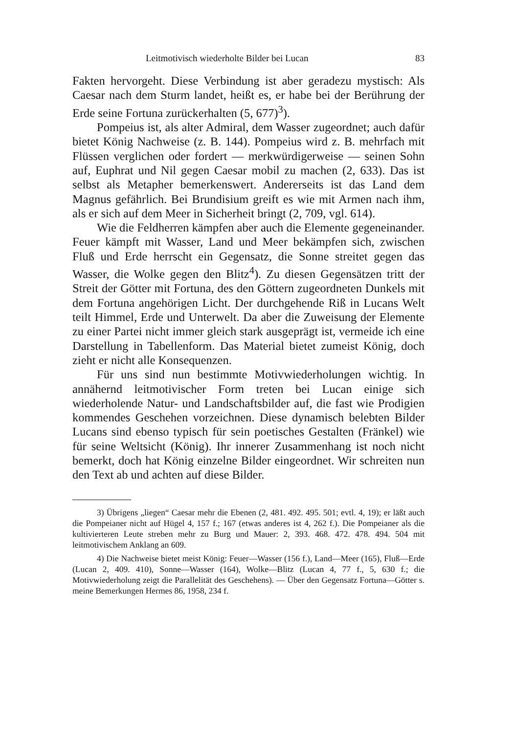Leitmotivisch wiederholte Bilder bei Lucan 83
Fakten hervorgeht. Diese Verbindung ist aber geradezu mystisch: Als Caesar nach dem Sturm landet, heißt es, er habe bei der Berührung der Erde seine Fortuna zurückerhalten (5, 677)<sup>3</sup>).
Pompeius ist, als alter Admiral, dem Wasser zugeordnet; auch dafür bietet König Nachweise (z. B. 144). Pompeius wird z. B. mehrfach mit Flüssen verglichen oder fordert — merkwürdigerweise — seinen Sohn auf, Euphrat und Nil gegen Caesar mobil zu machen (2, 633). Das ist selbst als Metapher bemerkenswert. Andererseits ist das Land dem Magnus gefährlich. Bei Brundisium greift es wie mit Armen nach ihm, als er sich auf dem Meer in Sicherheit bringt (2, 709, vgl. 614).
Wie die Feldherren kämpfen aber auch die Elemente gegeneinander. Feuer kämpft mit Wasser, Land und Meer bekämpfen sich, zwischen Fluß und Erde herrscht ein Gegensatz, die Sonne streitet gegen das Wasser, die Wolke gegen den Blitz<sup>4</sup>). Zu diesen Gegensätzen tritt der Streit der Götter mit Fortuna, des den Göttern zugeordneten Dunkels mit dem Fortuna angehörigen Licht. Der durchgehende Riß in Lucans Welt teilt Himmel, Erde und Unterwelt. Da aber die Zuweisung der Elemente zu einer Partei nicht immer gleich stark ausgeprägt ist, vermeide ich eine Darstellung in Tabellenform. Das Material bietet zumeist König, doch zieht er nicht alle Konsequenzen.
Für uns sind nun bestimmte Motivwiederholungen wichtig. In annähernd leitmotivischer Form treten bei Lucan einige sich wiederholende Natur- und Landschaftsbilder auf, die fast wie Prodigien kommendes Geschehen vorzeichnen. Diese dynamisch belebten Bilder Lucans sind ebenso typisch für sein poetisches Gestalten (Fränkel) wie für seine Weltsicht (König). Ihr innerer Zusammenhang ist noch nicht bemerkt, doch hat König einzelne Bilder eingeordnet. Wir schreiten nun den Text ab und achten auf diese Bilder.
3) Übrigens „liegen“ Caesar mehr die Ebenen (2, 481. 492. 495. 501; evtl. 4, 19); er läßt auch die Pompeianer nicht auf Hügel 4, 157 f.; 167 (etwas anderes ist 4, 262 f.). Die Pompeianer als die kultivierteren Leute streben mehr zu Burg und Mauer: 2, 393. 468. 472. 478. 494. 504 mit leitmotivischem Anklang an 609.
4) Die Nachweise bietet meist König: Feuer—Wasser (156 f.), Land—Meer (165), Fluß—Erde (Lucan 2, 409. 410), Sonne—Wasser (164), Wolke—Blitz (Lucan 4, 77 f., 5, 630 f.; die Motivwiederholung zeigt die Parallelität des Geschehens). — Über den Gegensatz Fortuna—Götter s. meine Bemerkungen Hermes 86, 1958, 234 f.